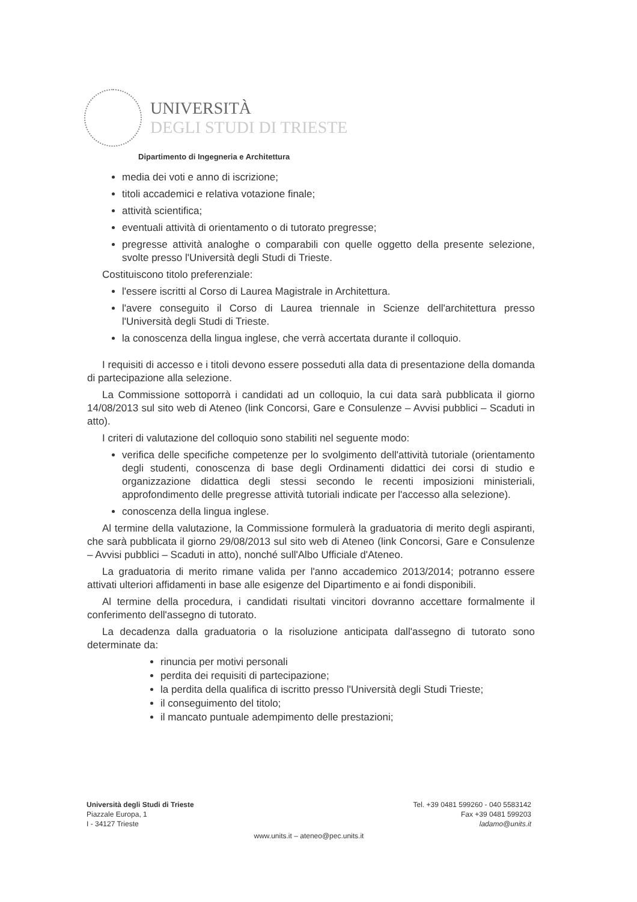UNIVERSITÀ
DEGLI STUDI DI TRIESTE
Dipartimento di Ingegneria e Architettura
media dei voti e anno di iscrizione;
titoli accademici e relativa votazione finale;
attività scientifica;
eventuali attività di orientamento o di tutorato pregresse;
pregresse attività analoghe o comparabili con quelle oggetto della presente selezione, svolte presso l'Università degli Studi di Trieste.
Costituiscono titolo preferenziale:
l'essere iscritti al Corso di Laurea Magistrale in Architettura.
l'avere conseguito il Corso di Laurea triennale in Scienze dell'architettura presso l'Università degli Studi di Trieste.
la conoscenza della lingua inglese, che verrà accertata durante il colloquio.
I requisiti di accesso e i titoli devono essere posseduti alla data di presentazione della domanda di partecipazione alla selezione.
La Commissione sottoporrà i candidati ad un colloquio, la cui data sarà pubblicata il giorno 14/08/2013 sul sito web di Ateneo (link Concorsi, Gare e Consulenze – Avvisi pubblici – Scaduti in atto).
I criteri di valutazione del colloquio sono stabiliti nel seguente modo:
verifica delle specifiche competenze per lo svolgimento dell'attività tutoriale (orientamento degli studenti, conoscenza di base degli Ordinamenti didattici dei corsi di studio e organizzazione didattica degli stessi secondo le recenti imposizioni ministeriali, approfondimento delle pregresse attività tutoriali indicate per l'accesso alla selezione).
conoscenza della lingua inglese.
Al termine della valutazione, la Commissione formulerà la graduatoria di merito degli aspiranti, che sarà pubblicata il giorno 29/08/2013 sul sito web di Ateneo (link Concorsi, Gare e Consulenze – Avvisi pubblici – Scaduti in atto), nonché sull'Albo Ufficiale d'Ateneo.
La graduatoria di merito rimane valida per l'anno accademico 2013/2014; potranno essere attivati ulteriori affidamenti in base alle esigenze del Dipartimento e ai fondi disponibili.
Al termine della procedura, i candidati risultati vincitori dovranno accettare formalmente il conferimento dell'assegno di tutorato.
La decadenza dalla graduatoria o la risoluzione anticipata dall'assegno di tutorato sono determinate da:
rinuncia per motivi personali
perdita dei requisiti di partecipazione;
la perdita della qualifica di iscritto presso l'Università degli Studi Trieste;
il conseguimento del titolo;
il mancato puntuale adempimento delle prestazioni;
Università degli Studi di Trieste
Piazzale Europa, 1
I - 34127 Trieste
Tel. +39 0481 599260 - 040 5583142
Fax +39 0481 599203
ladamo@units.it
www.units.it – ateneo@pec.units.it